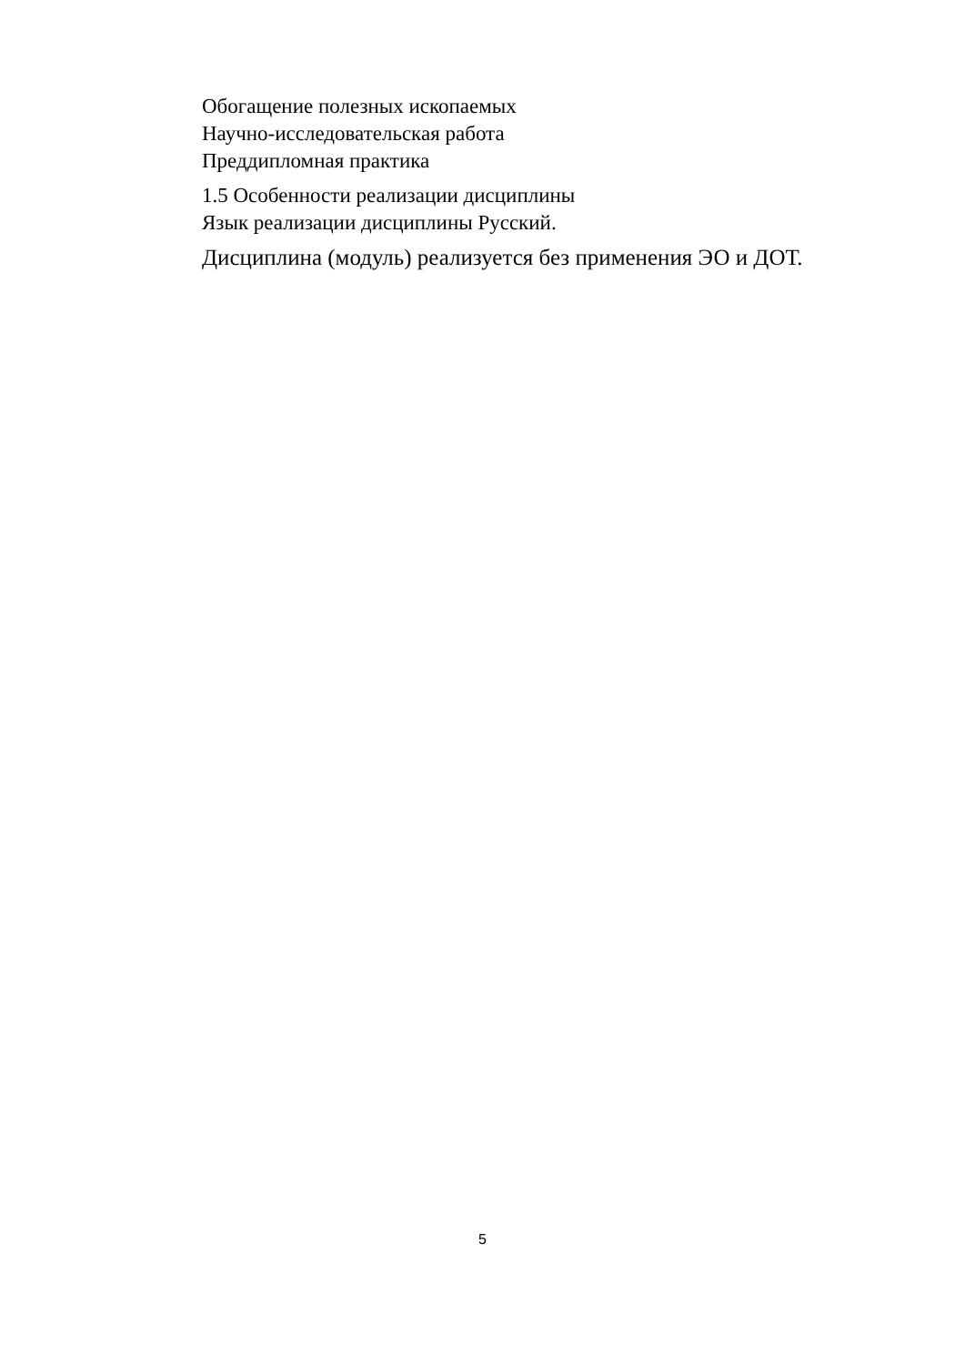Обогащение полезных ископаемых
Научно-исследовательская работа
Преддипломная практика
1.5 Особенности реализации дисциплины
Язык реализации дисциплины Русский.
Дисциплина (модуль) реализуется без применения ЭО и ДОТ.
5